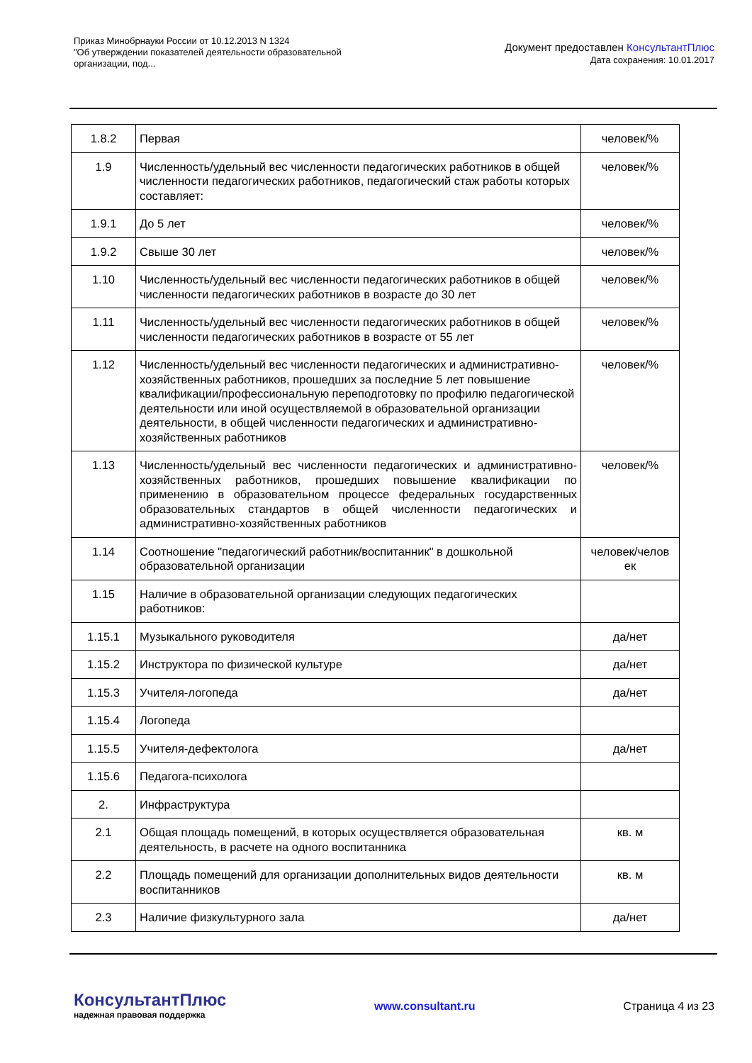Приказ Минобрнауки России от 10.12.2013 N 1324
"Об утверждении показателей деятельности образовательной
организации, под...
Документ предоставлен КонсультантПлюс
Дата сохранения: 10.01.2017
| 1.8.2 | Первая | человек/% |
| 1.9 | Численность/удельный вес численности педагогических работников в общей численности педагогических работников, педагогический стаж работы которых составляет: | человек/% |
| 1.9.1 | До 5 лет | человек/% |
| 1.9.2 | Свыше 30 лет | человек/% |
| 1.10 | Численность/удельный вес численности педагогических работников в общей численности педагогических работников в возрасте до 30 лет | человек/% |
| 1.11 | Численность/удельный вес численности педагогических работников в общей численности педагогических работников в возрасте от 55 лет | человек/% |
| 1.12 | Численность/удельный вес численности педагогических и административно-хозяйственных работников, прошедших за последние 5 лет повышение квалификации/профессиональную переподготовку по профилю педагогической деятельности или иной осуществляемой в образовательной организации деятельности, в общей численности педагогических и административно-хозяйственных работников | человек/% |
| 1.13 | Численность/удельный вес численности педагогических и административно-хозяйственных работников, прошедших повышение квалификации по применению в образовательном процессе федеральных государственных образовательных стандартов в общей численности педагогических и административно-хозяйственных работников | человек/% |
| 1.14 | Соотношение "педагогический работник/воспитанник" в дошкольной образовательной организации | человек/челов ек |
| 1.15 | Наличие в образовательной организации следующих педагогических работников: | |
| 1.15.1 | Музыкального руководителя | да/нет |
| 1.15.2 | Инструктора по физической культуре | да/нет |
| 1.15.3 | Учителя-логопеда | да/нет |
| 1.15.4 | Логопеда | |
| 1.15.5 | Учителя-дефектолога | да/нет |
| 1.15.6 | Педагога-психолога | |
| 2. | Инфраструктура | |
| 2.1 | Общая площадь помещений, в которых осуществляется образовательная деятельность, в расчете на одного воспитанника | кв. м |
| 2.2 | Площадь помещений для организации дополнительных видов деятельности воспитанников | кв. м |
| 2.3 | Наличие физкультурного зала | да/нет |
КонсультантПлюс
надежная правовая поддержка
www.consultant.ru Страница 4 из 23